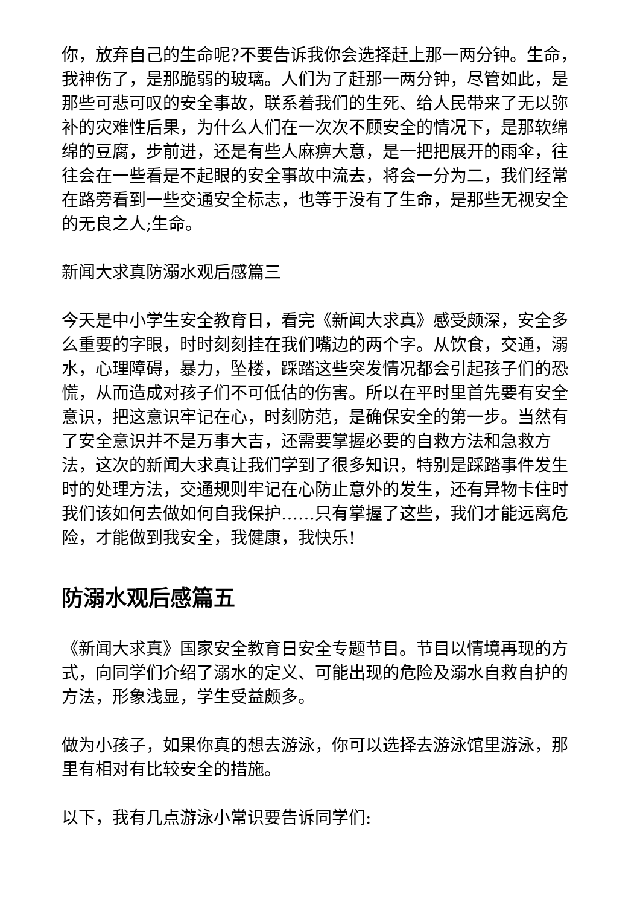你，放弃自己的生命呢?不要告诉我你会选择赶上那一两分钟。生命，我神伤了，是那脆弱的玻璃。人们为了赶那一两分钟，尽管如此，是那些可悲可叹的安全事故，联系着我们的生死、给人民带来了无以弥补的灾难性后果，为什么人们在一次次不顾安全的情况下，是那软绵绵的豆腐，步前进，还是有些人麻痹大意，是一把把展开的雨伞，往往会在一些看是不起眼的安全事故中流去，将会一分为二，我们经常在路旁看到一些交通安全标志，也等于没有了生命，是那些无视安全的无良之人;生命。
新闻大求真防溺水观后感篇三
今天是中小学生安全教育日，看完《新闻大求真》感受颇深，安全多么重要的字眼，时时刻刻挂在我们嘴边的两个字。从饮食，交通，溺水，心理障碍，暴力，坠楼，踩踏这些突发情况都会引起孩子们的恐慌，从而造成对孩子们不可低估的伤害。所以在平时里首先要有安全意识，把这意识牢记在心，时刻防范，是确保安全的第一步。当然有了安全意识并不是万事大吉，还需要掌握必要的自救方法和急救方法，这次的新闻大求真让我们学到了很多知识，特别是踩踏事件发生时的处理方法，交通规则牢记在心防止意外的发生，还有异物卡住时我们该如何去做如何自我保护……只有掌握了这些，我们才能远离危险，才能做到我安全，我健康，我快乐!
防溺水观后感篇五
《新闻大求真》国家安全教育日安全专题节目。节目以情境再现的方式，向同学们介绍了溺水的定义、可能出现的危险及溺水自救自护的方法，形象浅显，学生受益颇多。
做为小孩子，如果你真的想去游泳，你可以选择去游泳馆里游泳，那里有相对有比较安全的措施。
以下，我有几点游泳小常识要告诉同学们: